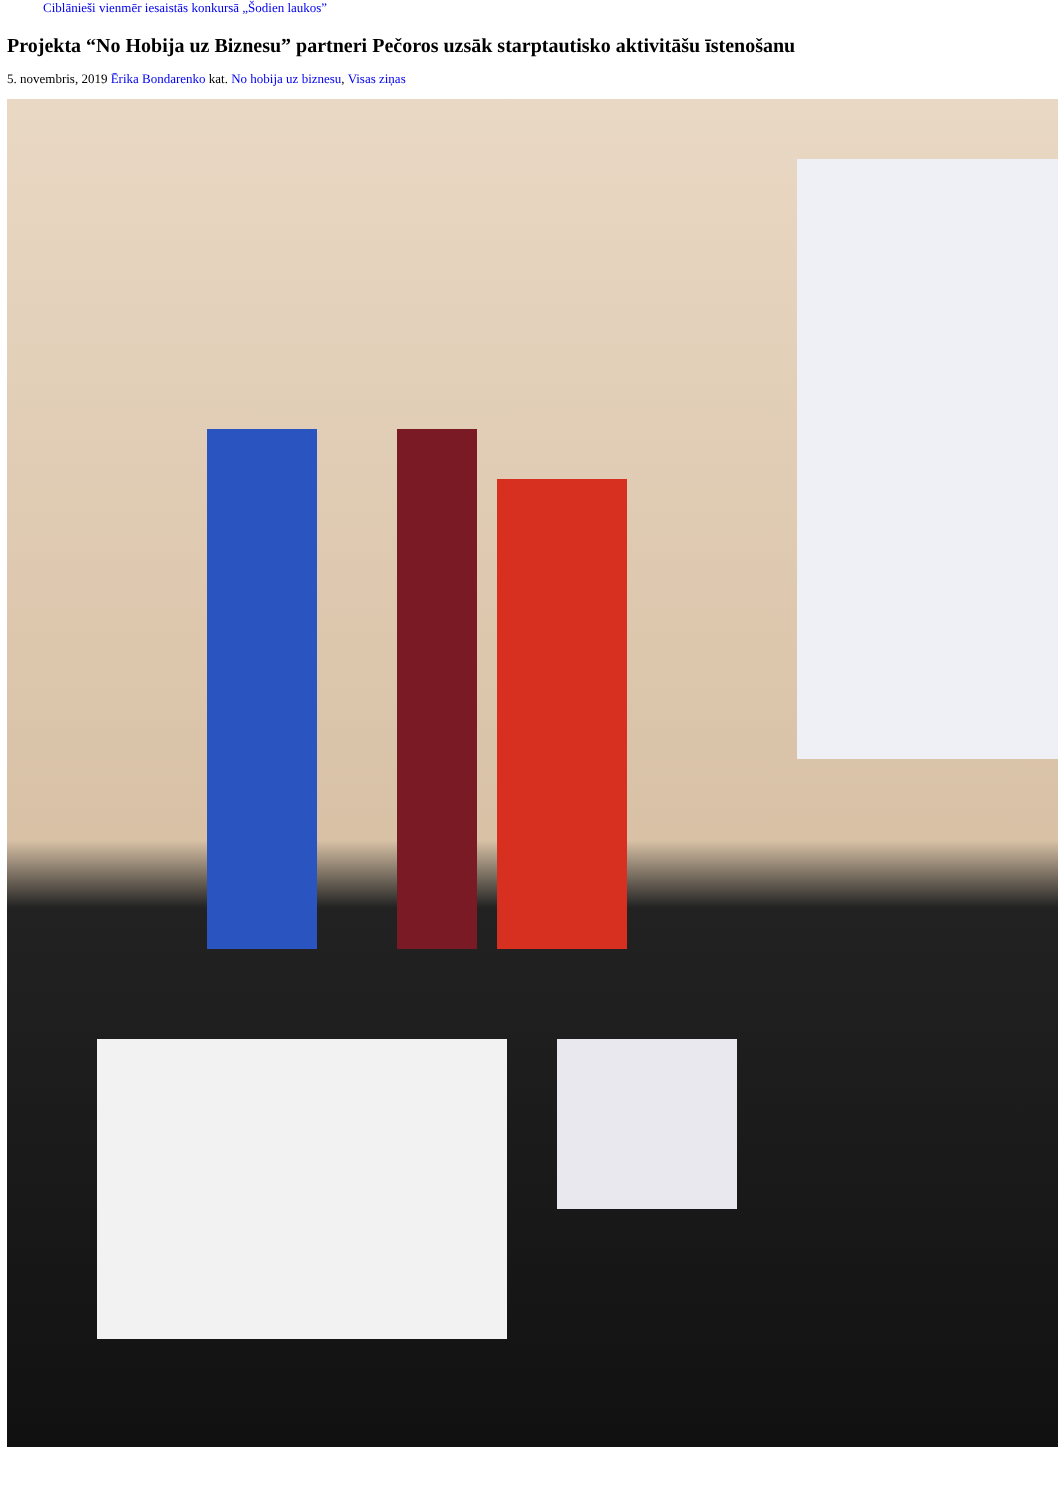Ciblānieši vienmēr iesaistās konkursā „Šodien laukos”
Projekta “No Hobija uz Biznesu” partneri Pečoros uzsāk starptautisko aktivitāšu īstenošanu
5. novembris, 2019 Ērika Bondarenko kat. No hobija uz biznesu, Visas ziņas